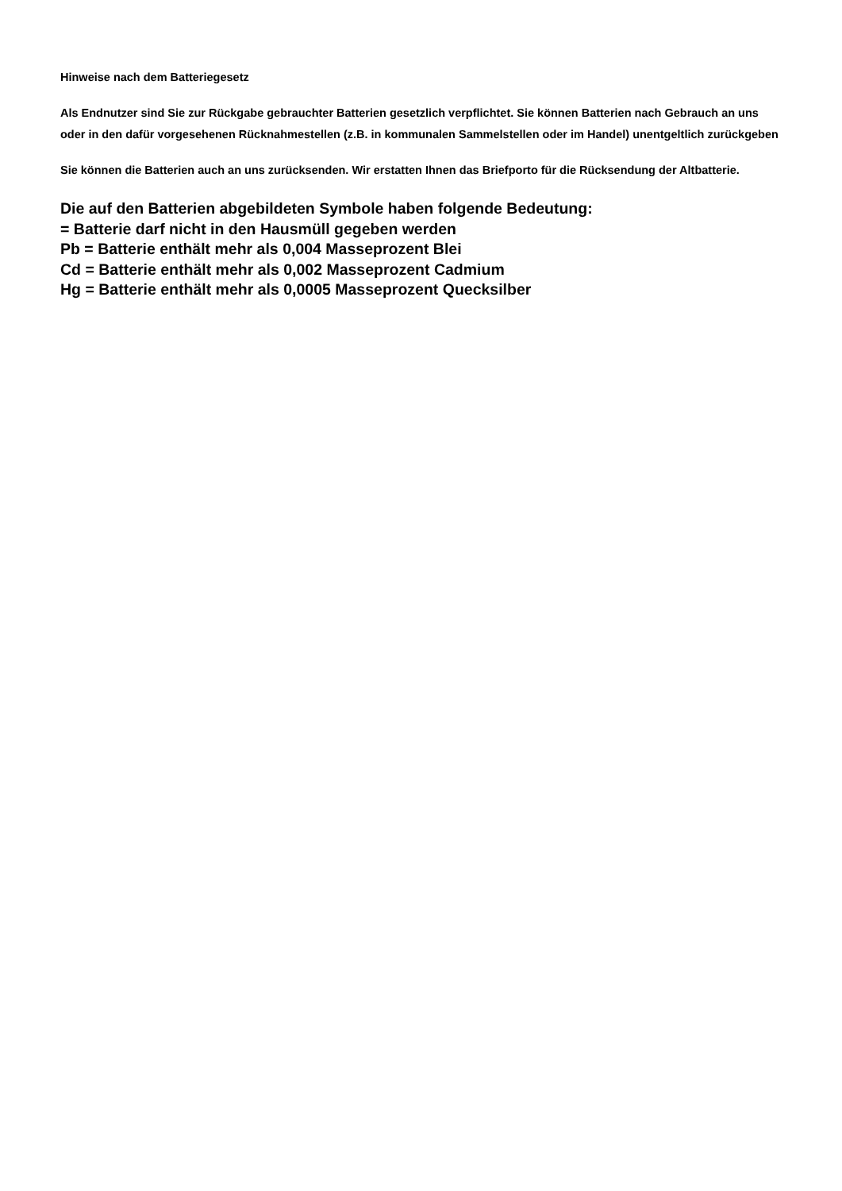Hinweise nach dem Batteriegesetz
Als Endnutzer sind Sie zur Rückgabe gebrauchter Batterien gesetzlich verpflichtet. Sie können Batterien nach Gebrauch an uns oder in den dafür vorgesehenen Rücknahmestellen (z.B. in kommunalen Sammelstellen oder im Handel) unentgeltlich zurückgeben
Sie können die Batterien auch an uns zurücksenden. Wir erstatten Ihnen das Briefporto für die Rücksendung der Altbatterie.
Die auf den Batterien abgebildeten Symbole haben folgende Bedeutung:
= Batterie darf nicht in den Hausmüll gegeben werden
Pb = Batterie enthält mehr als 0,004 Masseprozent Blei
Cd = Batterie enthält mehr als 0,002 Masseprozent Cadmium
Hg = Batterie enthält mehr als 0,0005 Masseprozent Quecksilber